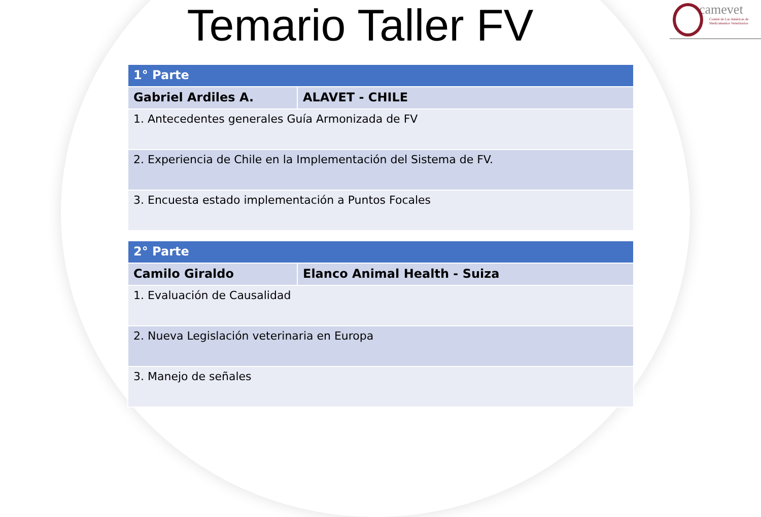camevet
Comité de Las Américas de Medicamentos Veterinarios
Temario Taller FV
| 1° Parte | |
| --- | --- |
| Gabriel Ardiles A. | ALAVET - CHILE |
| 1. Antecedentes generales Guía Armonizada de FV | |
| 2. Experiencia de Chile en la Implementación del Sistema de FV. | |
| 3. Encuesta estado implementación a Puntos Focales | |
| 2° Parte | |
| --- | --- |
| Camilo Giraldo | Elanco Animal Health - Suiza |
| 1. Evaluación de Causalidad | |
| 2. Nueva Legislación veterinaria en Europa | |
| 3. Manejo de señales | |